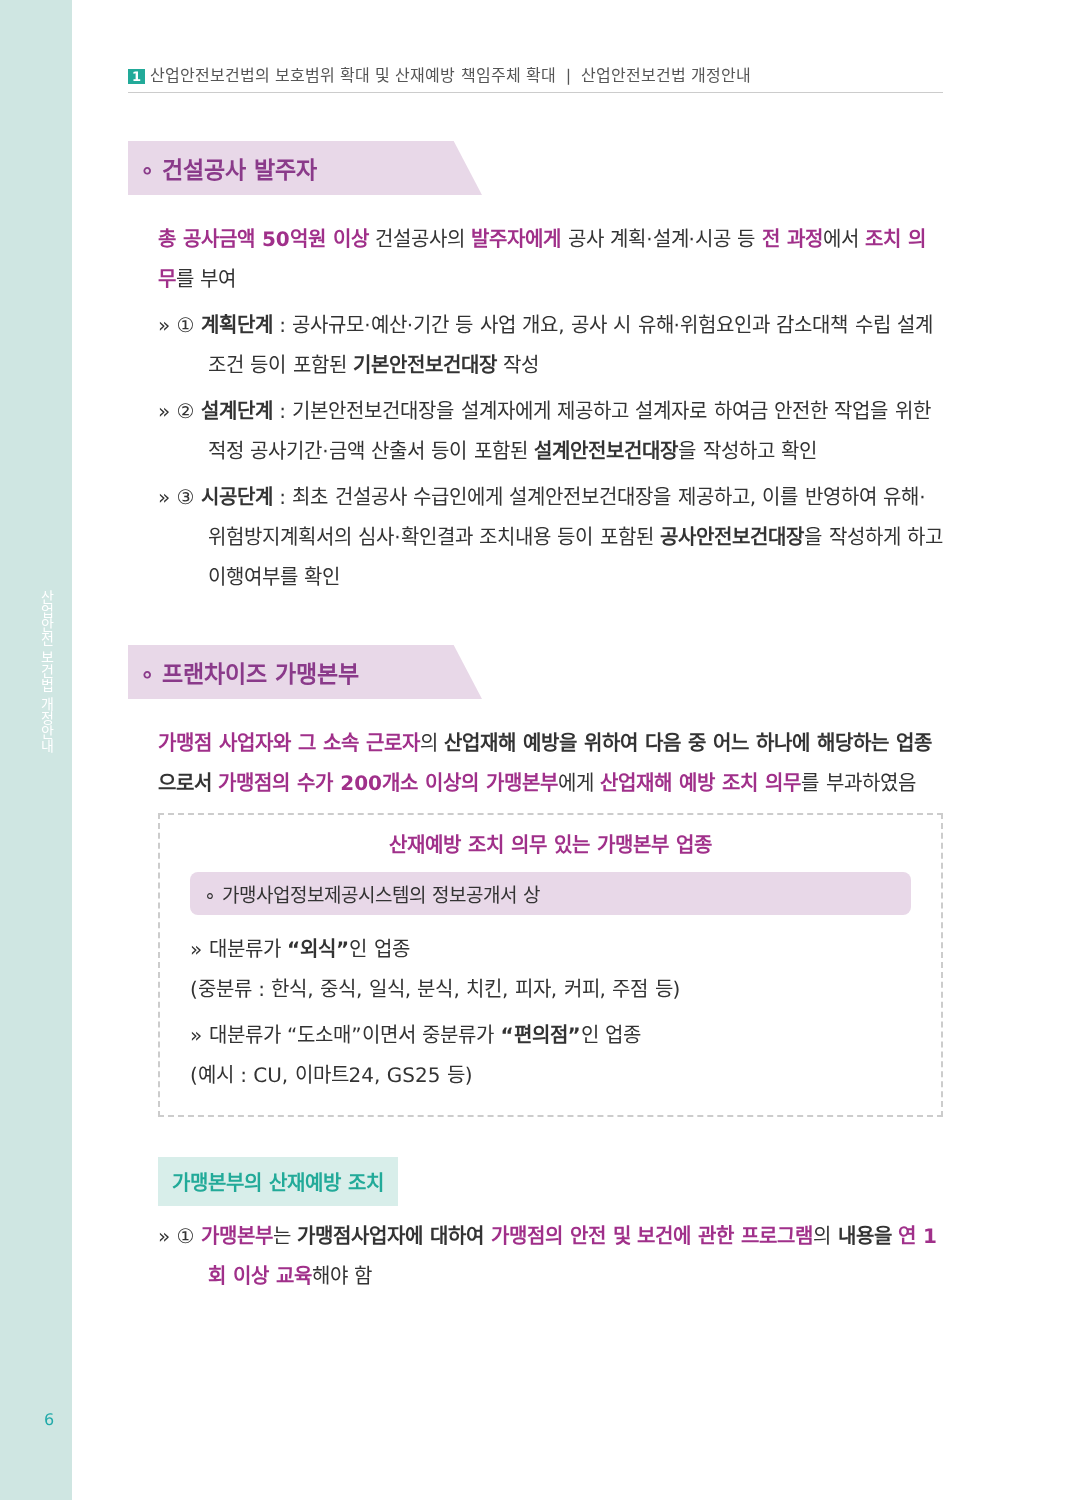산업안전 보건법 개정안내
6
1 산업안전보건법의 보호범위 확대 및 산재예방 책임주체 확대 | 산업안전보건법 개정안내
∘ 건설공사 발주자
총 공사금액 50억원 이상 건설공사의 발주자에게 공사 계획·설계·시공 등 전 과정에서 조치 의무를 부여
» ① 계획단계 : 공사규모·예산·기간 등 사업 개요, 공사 시 유해·위험요인과 감소대책 수립 설계조건 등이 포함된 기본안전보건대장 작성
» ② 설계단계 : 기본안전보건대장을 설계자에게 제공하고 설계자로 하여금 안전한 작업을 위한 적정 공사기간·금액 산출서 등이 포함된 설계안전보건대장을 작성하고 확인
» ③ 시공단계 : 최초 건설공사 수급인에게 설계안전보건대장을 제공하고, 이를 반영하여 유해·위험방지계획서의 심사·확인결과 조치내용 등이 포함된 공사안전보건대장을 작성하게 하고 이행여부를 확인
∘ 프랜차이즈 가맹본부
가맹점 사업자와 그 소속 근로자의 산업재해 예방을 위하여 다음 중 어느 하나에 해당하는 업종으로서 가맹점의 수가 200개소 이상의 가맹본부에게 산업재해 예방 조치 의무를 부과하였음
산재예방 조치 의무 있는 가맹본부 업종
∘ 가맹사업정보제공시스템의 정보공개서 상
» 대분류가 “외식”인 업종
(중분류 : 한식, 중식, 일식, 분식, 치킨, 피자, 커피, 주점 등)
» 대분류가 “도소매”이면서 중분류가 “편의점”인 업종
(예시 : CU, 이마트24, GS25 등)
가맹본부의 산재예방 조치
» ① 가맹본부는 가맹점사업자에 대하여 가맹점의 안전 및 보건에 관한 프로그램의 내용을 연 1회 이상 교육해야 함